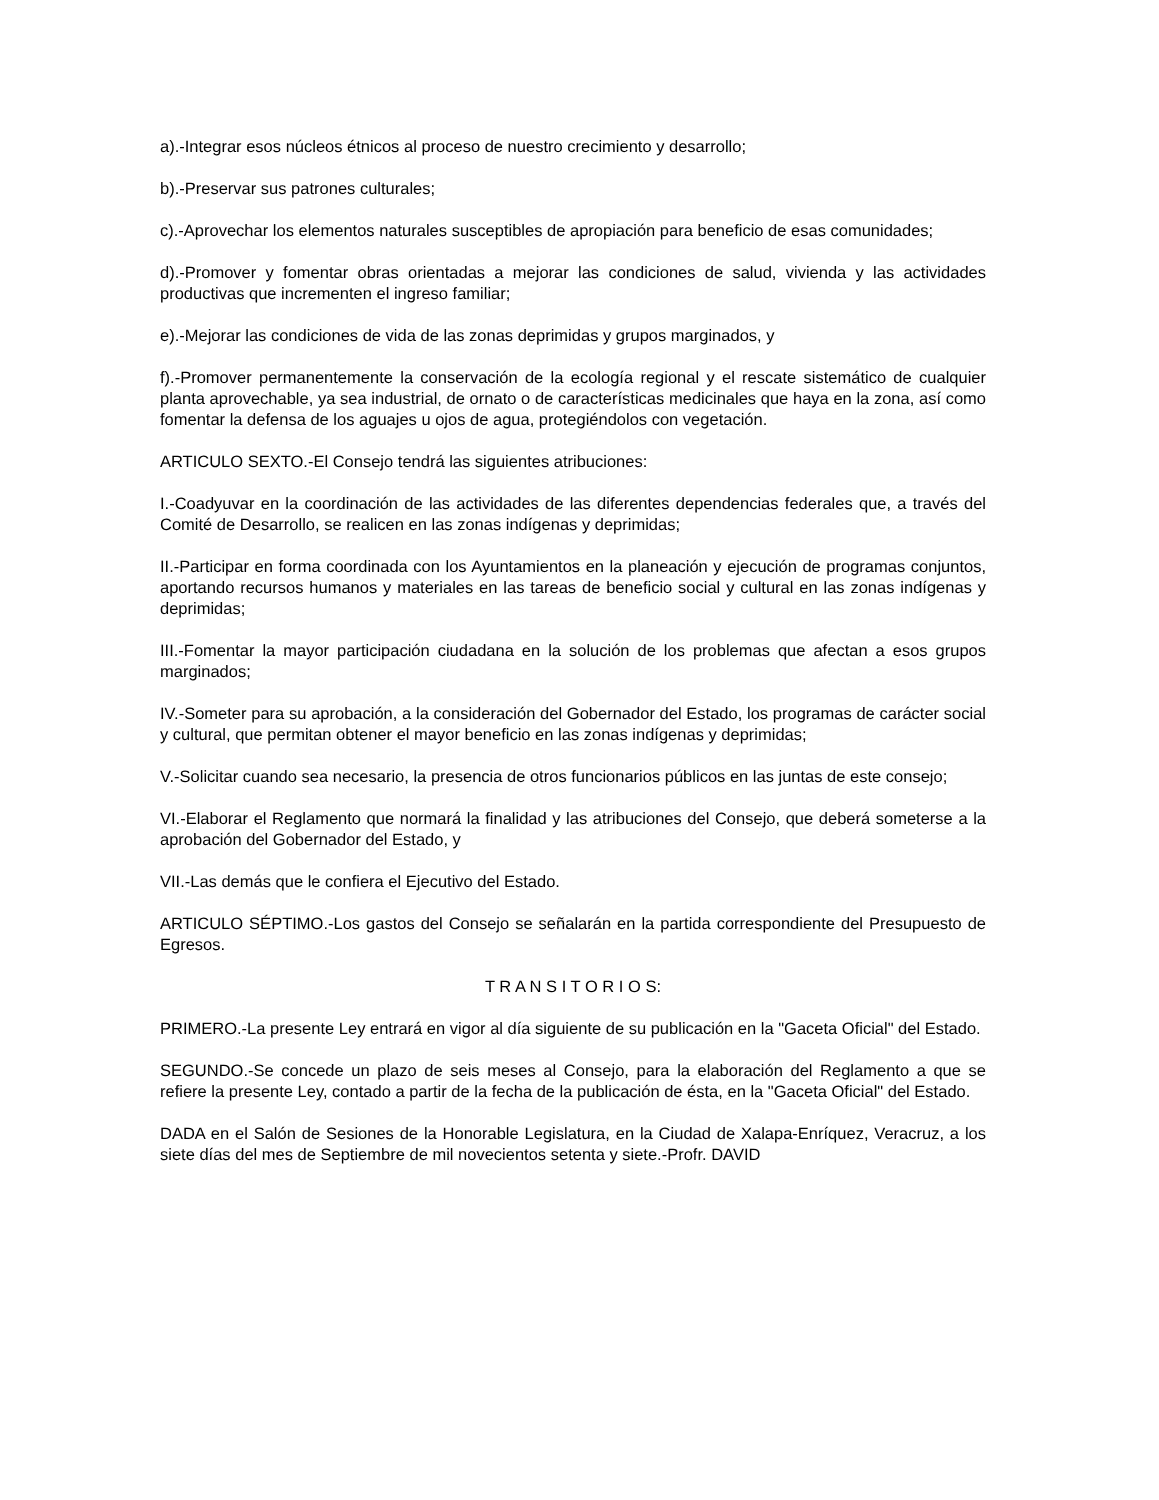a).-Integrar esos núcleos étnicos al proceso de nuestro crecimiento y desarrollo;
b).-Preservar sus patrones culturales;
c).-Aprovechar los elementos naturales susceptibles de apropiación para beneficio de esas comunidades;
d).-Promover y fomentar obras orientadas a mejorar las condiciones de salud, vivienda y las actividades productivas que incrementen el ingreso familiar;
e).-Mejorar las condiciones de vida de las zonas deprimidas y grupos marginados, y
f).-Promover permanentemente la conservación de la ecología regional y el rescate sistemático de cualquier planta aprovechable, ya sea industrial, de ornato o de características medicinales que haya en la zona, así como fomentar la defensa de los aguajes u ojos de agua, protegiéndolos con vegetación.
ARTICULO SEXTO.-El Consejo tendrá las siguientes atribuciones:
I.-Coadyuvar en la coordinación de las actividades de las diferentes dependencias federales que, a través del Comité de Desarrollo, se realicen en las zonas indígenas y deprimidas;
II.-Participar en forma coordinada con los Ayuntamientos en la planeación y ejecución de programas conjuntos, aportando recursos humanos y materiales en las tareas de beneficio social y cultural en las zonas indígenas y deprimidas;
III.-Fomentar la mayor participación ciudadana en la solución de los problemas que afectan a esos grupos marginados;
IV.-Someter para su aprobación, a la consideración del Gobernador del Estado, los programas de carácter social y cultural, que permitan obtener el mayor beneficio en las zonas indígenas y deprimidas;
V.-Solicitar cuando sea necesario, la presencia de otros funcionarios públicos en las juntas de este consejo;
VI.-Elaborar el Reglamento que normará la finalidad y las atribuciones del Consejo, que deberá someterse a la aprobación del Gobernador del Estado, y
VII.-Las demás que le confiera el Ejecutivo del Estado.
ARTICULO SÉPTIMO.-Los gastos del Consejo se señalarán en la partida correspondiente del Presupuesto de Egresos.
T R A N S I T O R I O S:
PRIMERO.-La presente Ley entrará en vigor al día siguiente de su publicación en la "Gaceta Oficial" del Estado.
SEGUNDO.-Se concede un plazo de seis meses al Consejo, para la elaboración del Reglamento a que se refiere la presente Ley, contado a partir de la fecha de la publicación de ésta, en la "Gaceta Oficial" del Estado.
DADA en el Salón de Sesiones de la Honorable Legislatura, en la Ciudad de Xalapa-Enríquez, Veracruz, a los siete días del mes de Septiembre de mil novecientos setenta y siete.-Profr. DAVID